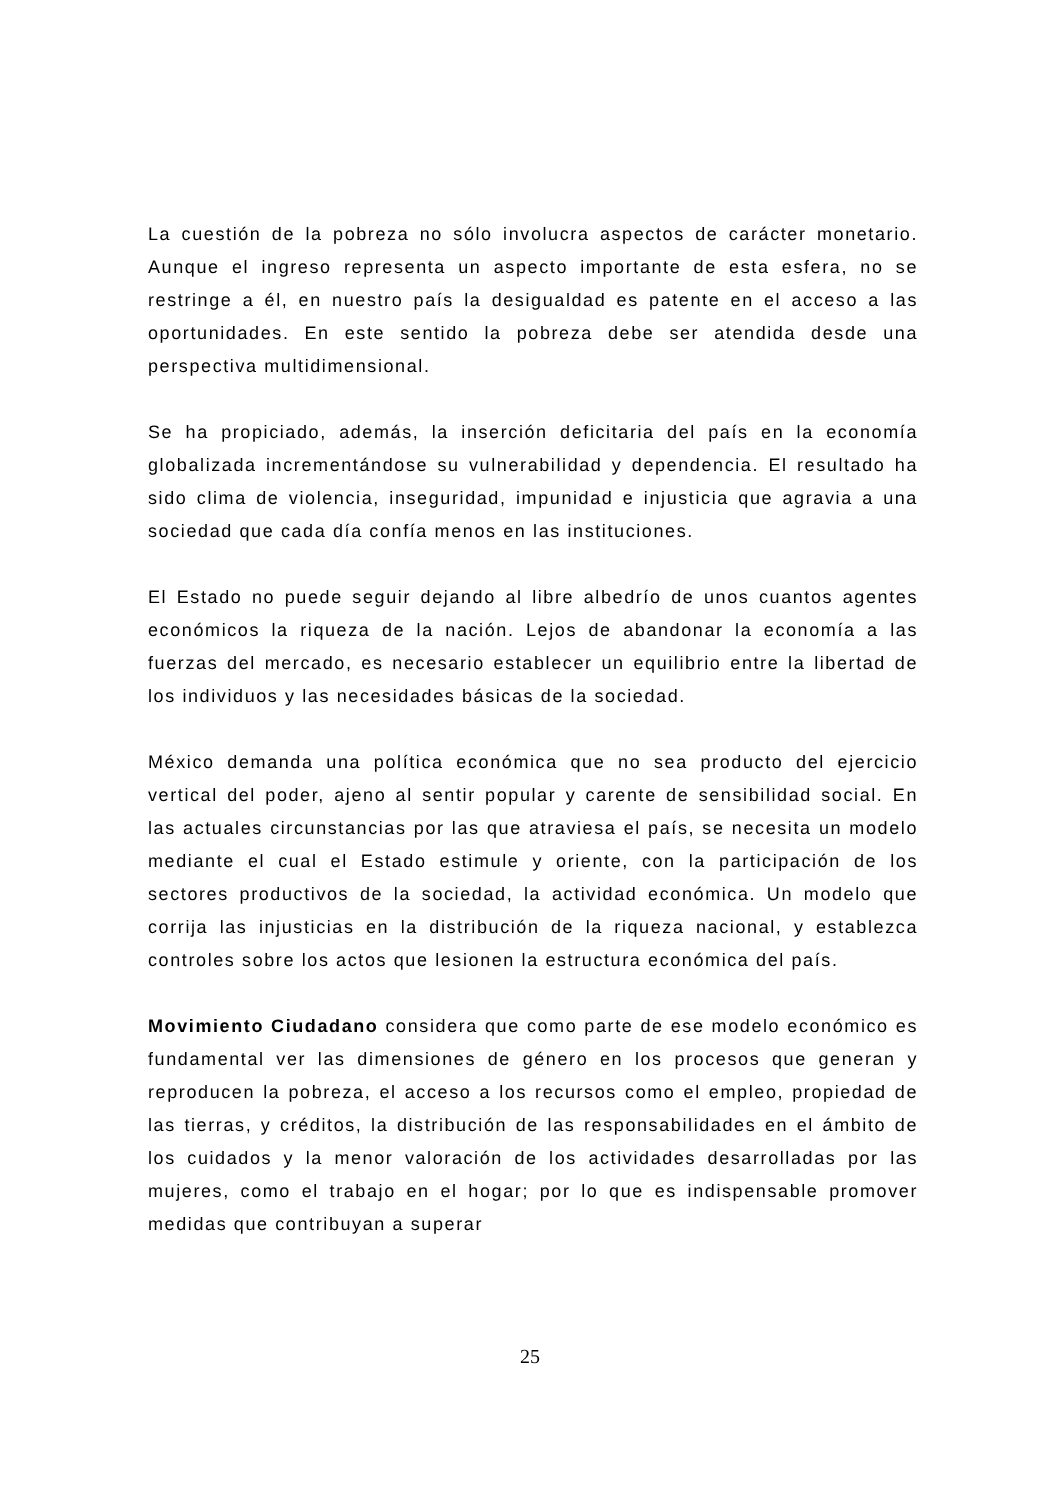La cuestión de la pobreza no sólo involucra aspectos de carácter monetario. Aunque el ingreso representa un aspecto importante de esta esfera, no se restringe a él, en nuestro país la desigualdad es patente en el acceso a las oportunidades. En este sentido la pobreza debe ser atendida desde una perspectiva multidimensional.
Se ha propiciado, además, la inserción deficitaria del país en la economía globalizada incrementándose su vulnerabilidad y dependencia. El resultado ha sido clima de violencia, inseguridad, impunidad e injusticia que agravia a una sociedad que cada día confía menos en las instituciones.
El Estado no puede seguir dejando al libre albedrío de unos cuantos agentes económicos la riqueza de la nación. Lejos de abandonar la economía a las fuerzas del mercado, es necesario establecer un equilibrio entre la libertad de los individuos y las necesidades básicas de la sociedad.
México demanda una política económica que no sea producto del ejercicio vertical del poder, ajeno al sentir popular y carente de sensibilidad social. En las actuales circunstancias por las que atraviesa el país, se necesita un modelo mediante el cual el Estado estimule y oriente, con la participación de los sectores productivos de la sociedad, la actividad económica. Un modelo que corrija las injusticias en la distribución de la riqueza nacional, y establezca controles sobre los actos que lesionen la estructura económica del país.
Movimiento Ciudadano considera que como parte de ese modelo económico es fundamental ver las dimensiones de género en los procesos que generan y reproducen la pobreza, el acceso a los recursos como el empleo, propiedad de las tierras, y créditos, la distribución de las responsabilidades en el ámbito de los cuidados y la menor valoración de los actividades desarrolladas por las mujeres, como el trabajo en el hogar; por lo que es indispensable promover medidas que contribuyan a superar
25